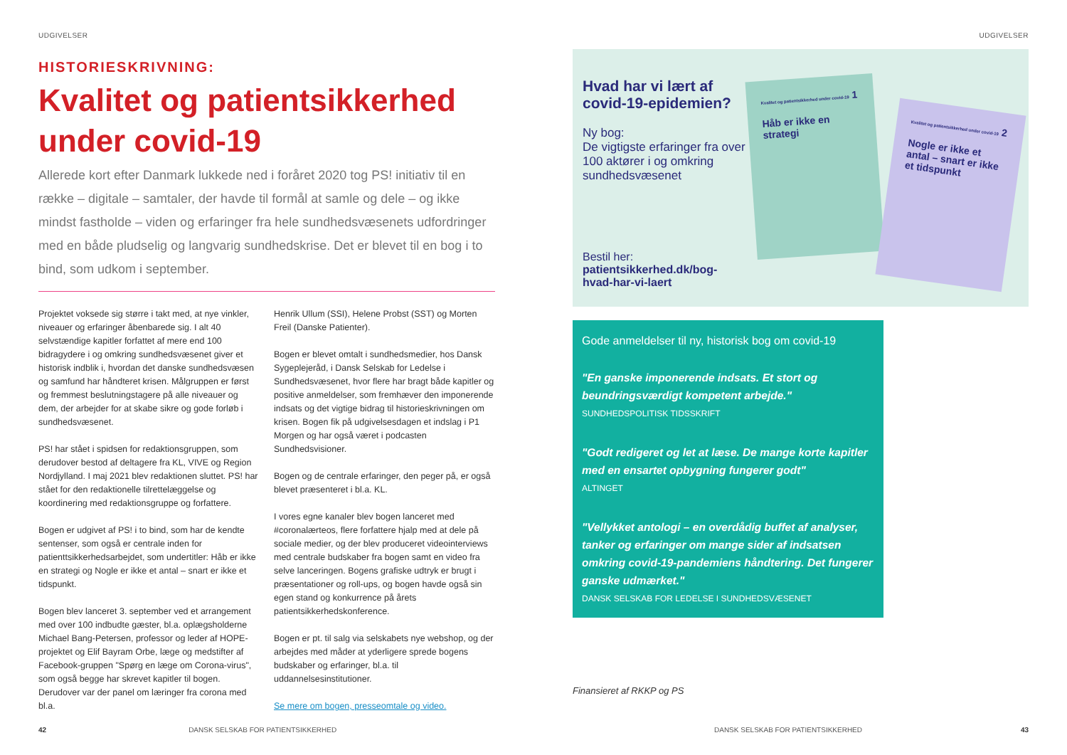UDGIVELSER
HISTORIESKRIVNING:
Kvalitet og patientsikkerhed under covid-19
Allerede kort efter Danmark lukkede ned i foråret 2020 tog PS! initiativ til en række – digitale – samtaler, der havde til formål at samle og dele – og ikke mindst fastholde – viden og erfaringer fra hele sundhedsvæsenets udfordringer med en både pludselig og langvarig sundhedskrise. Det er blevet til en bog i to bind, som udkom i september.
Projektet voksede sig større i takt med, at nye vinkler, niveauer og erfaringer åbenbarede sig. I alt 40 selvstændige kapitler forfattet af mere end 100 bidragydere i og omkring sundhedsvæsenet giver et historisk indblik i, hvordan det danske sundhedsvæsen og samfund har håndteret krisen. Målgruppen er først og fremmest beslutningstagere på alle niveauer og dem, der arbejder for at skabe sikre og gode forløb i sundhedsvæsenet.
PS! har stået i spidsen for redaktionsgruppen, som derudover bestod af deltagere fra KL, VIVE og Region Nordjylland. I maj 2021 blev redaktionen sluttet. PS! har stået for den redaktionelle tilrettelæggelse og koordinering med redaktionsgruppe og forfattere.
Bogen er udgivet af PS! i to bind, som har de kendte sentenser, som også er centrale inden for patienttsikkerhedsarbejdet, som undertitler: Håb er ikke en strategi og Nogle er ikke et antal – snart er ikke et tidspunkt.
Bogen blev lanceret 3. september ved et arrangement med over 100 indbudte gæster, bl.a. oplægsholderne Michael Bang-Petersen, professor og leder af HOPE-projektet og Elif Bayram Orbe, læge og medstifter af Facebook-gruppen "Spørg en læge om Corona-virus", som også begge har skrevet kapitler til bogen. Derudover var der panel om læringer fra corona med bl.a.
Henrik Ullum (SSI), Helene Probst (SST) og Morten Freil (Danske Patienter).
Bogen er blevet omtalt i sundhedsmedier, hos Dansk Sygeplejeråd, i Dansk Selskab for Ledelse i Sundhedsvæsenet, hvor flere har bragt både kapitler og positive anmeldelser, som fremhæver den imponerende indsats og det vigtige bidrag til historieskrivningen om krisen. Bogen fik på udgivelsesdagen et indslag i P1 Morgen og har også været i podcasten Sundhedsvisioner.
Bogen og de centrale erfaringer, den peger på, er også blevet præsenteret i bl.a. KL.
I vores egne kanaler blev bogen lanceret med #coronalærteos, flere forfattere hjalp med at dele på sociale medier, og der blev produceret videointerviews med centrale budskaber fra bogen samt en video fra selve lanceringen. Bogens grafiske udtryk er brugt i præsentationer og roll-ups, og bogen havde også sin egen stand og konkurrence på årets patientsikkerhedskonference.
Bogen er pt. til salg via selskabets nye webshop, og der arbejdes med måder at yderligere sprede bogens budskaber og erfaringer, bl.a. til uddannelsesinstitutioner.
Se mere om bogen, presseomtale og video.
42 DANSK SELSKAB FOR PATIENTSIKKERHED
UDGIVELSER
Hvad har vi lært af covid-19-epidemien?
Ny bog:
De vigtigste erfaringer fra over 100 aktører i og omkring sundhedsvæsenet
Bestil her:
patientsikkerhed.dk/bog-hvad-har-vi-laert
Kvalitet og patientsikkerhed under covid-19 1
Håb er ikke en strategi
Kvalitet og patientsikkerhed under covid-19 2
Nogle er ikke et antal – snart er ikke et tidspunkt
Gode anmeldelser til ny, historisk bog om covid-19
"En ganske imponerende indsats. Et stort og beundringsværdigt kompetent arbejde."
SUNDHEDSPOLITISK TIDSSKRIFT
"Godt redigeret og let at læse. De mange korte kapitler med en ensartet opbygning fungerer godt"
ALTINGET
"Vellykket antologi – en overdådig buffet af analyser, tanker og erfaringer om mange sider af indsatsen omkring covid-19-pandemiens håndtering. Det fungerer ganske udmærket."
DANSK SELSKAB FOR LEDELSE I SUNDHEDSVÆSENET
Finansieret af RKKP og PS
DANSK SELSKAB FOR PATIENTSIKKERHED 43